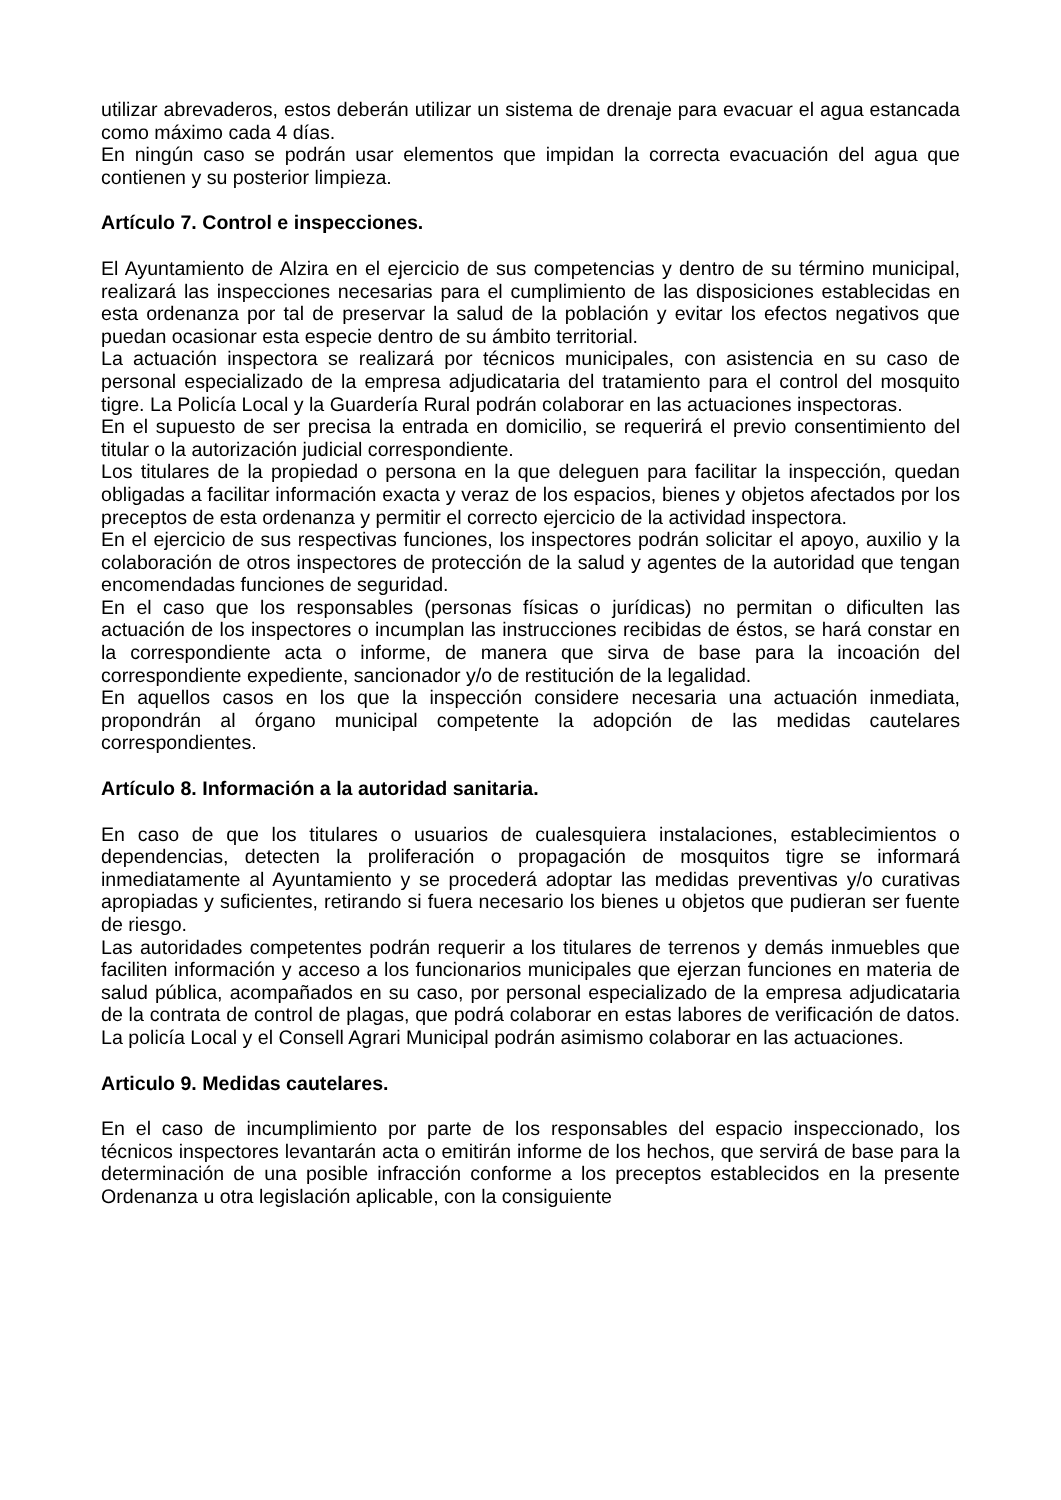utilizar abrevaderos, estos deberán utilizar un sistema de drenaje para evacuar el agua estancada como máximo cada 4 días.
En ningún caso se podrán usar elementos que impidan la correcta evacuación del agua que contienen y su posterior limpieza.
Artículo 7. Control e inspecciones.
El Ayuntamiento de Alzira en el ejercicio de sus competencias y dentro de su término municipal, realizará las inspecciones necesarias para el cumplimiento de las disposiciones establecidas en esta ordenanza por tal de preservar la salud de la población y evitar los efectos negativos que puedan ocasionar esta especie dentro de su ámbito territorial.
La actuación inspectora se realizará por técnicos municipales, con asistencia en su caso de personal especializado de la empresa adjudicataria del tratamiento para el control del mosquito tigre. La Policía Local y la Guardería Rural podrán colaborar en las actuaciones inspectoras.
En el supuesto de ser precisa la entrada en domicilio, se requerirá el previo consentimiento del titular o la autorización judicial correspondiente.
Los titulares de la propiedad o persona en la que deleguen para facilitar la inspección, quedan obligadas a facilitar información exacta y veraz de los espacios, bienes y objetos afectados por los preceptos de esta ordenanza y permitir el correcto ejercicio de la actividad inspectora.
En el ejercicio de sus respectivas funciones, los inspectores podrán solicitar el apoyo, auxilio y la colaboración de otros inspectores de protección de la salud y agentes de la autoridad que tengan encomendadas funciones de seguridad.
En el caso que los responsables (personas físicas o jurídicas) no permitan o dificulten las actuación de los inspectores o incumplan las instrucciones recibidas de éstos, se hará constar en la correspondiente acta o informe, de manera que sirva de base para la incoación del correspondiente expediente, sancionador y/o de restitución de la legalidad.
En aquellos casos en los que la inspección considere necesaria una actuación inmediata, propondrán al órgano municipal competente la adopción de las medidas cautelares correspondientes.
Artículo 8. Información a la autoridad sanitaria.
En caso de que los titulares o usuarios de cualesquiera instalaciones, establecimientos o dependencias, detecten la proliferación o propagación de mosquitos tigre se informará inmediatamente al Ayuntamiento y se procederá adoptar las medidas preventivas y/o curativas apropiadas y suficientes, retirando si fuera necesario los bienes u objetos que pudieran ser fuente de riesgo.
Las autoridades competentes podrán requerir a los titulares de terrenos y demás inmuebles que faciliten información y acceso a los funcionarios municipales que ejerzan funciones en materia de salud pública, acompañados en su caso, por personal especializado de la empresa adjudicataria de la contrata de control de plagas, que podrá colaborar en estas labores de verificación de datos. La policía Local y el Consell Agrari Municipal podrán asimismo colaborar en las actuaciones.
Articulo 9. Medidas cautelares.
En el caso de incumplimiento por parte de los responsables del espacio inspeccionado, los técnicos inspectores levantarán acta o emitirán informe de los hechos, que servirá de base para la determinación de una posible infracción conforme a los preceptos establecidos en la presente Ordenanza u otra legislación aplicable, con la consiguiente